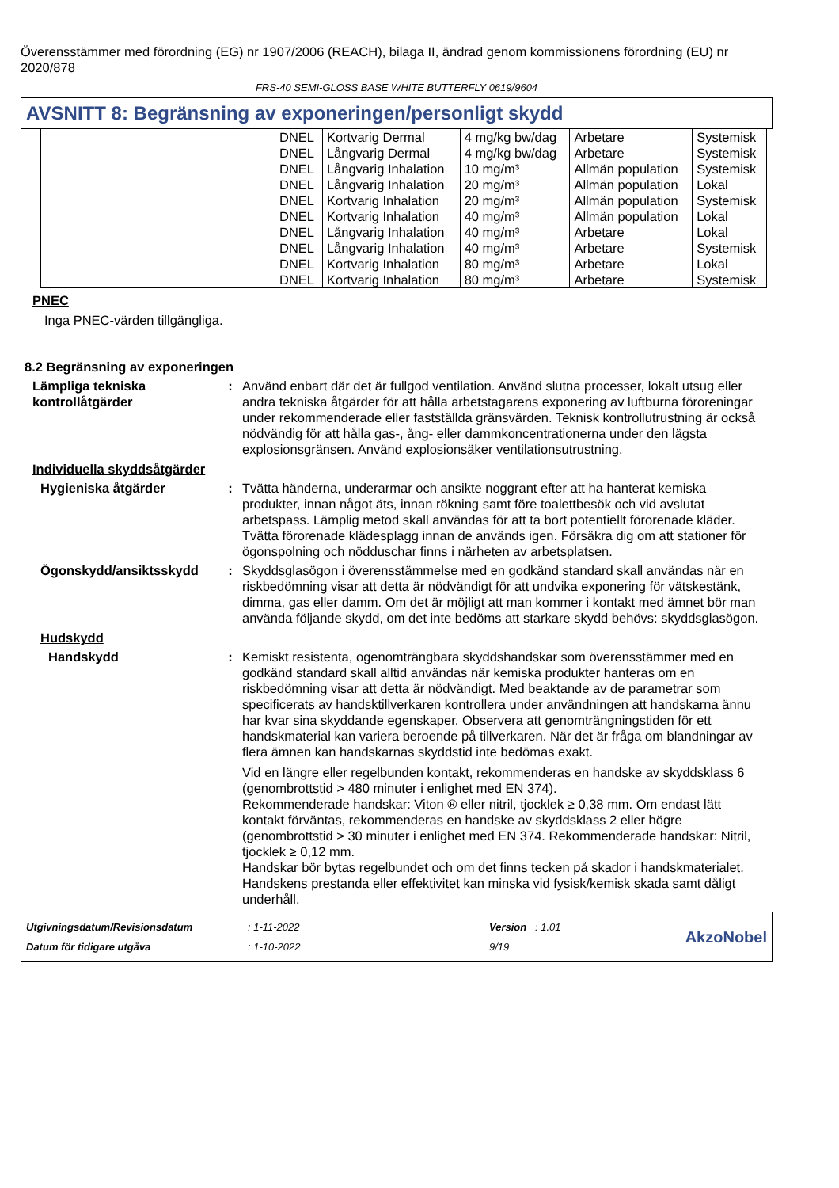Överensstämmer med förordning (EG) nr 1907/2006 (REACH), bilaga II, ändrad genom kommissionens förordning (EU) nr 2020/878
FRS-40 SEMI-GLOSS BASE WHITE BUTTERFLY 0619/9604
AVSNITT 8: Begränsning av exponeringen/personligt skydd
| | DNEL | Kortvarig Dermal | 4 mg/kg bw/dag | Arbetare | Systemisk |
| | DNEL | Långvarig Dermal | 4 mg/kg bw/dag | Arbetare | Systemisk |
| | DNEL | Långvarig Inhalation | 10 mg/m³ | Allmän population | Systemisk |
| | DNEL | Långvarig Inhalation | 20 mg/m³ | Allmän population | Lokal |
| | DNEL | Kortvarig Inhalation | 20 mg/m³ | Allmän population | Systemisk |
| | DNEL | Kortvarig Inhalation | 40 mg/m³ | Allmän population | Lokal |
| | DNEL | Långvarig Inhalation | 40 mg/m³ | Arbetare | Lokal |
| | DNEL | Långvarig Inhalation | 40 mg/m³ | Arbetare | Systemisk |
| | DNEL | Kortvarig Inhalation | 80 mg/m³ | Arbetare | Lokal |
| | DNEL | Kortvarig Inhalation | 80 mg/m³ | Arbetare | Systemisk |
PNEC
Inga PNEC-värden tillgängliga.
8.2 Begränsning av exponeringen
Lämpliga tekniska kontrollåtgärder
: Använd enbart där det är fullgod ventilation. Använd slutna processer, lokalt utsug eller andra tekniska åtgärder för att hålla arbetstagarens exponering av luftburna föroreningar under rekommenderade eller fastställda gränsvärden. Teknisk kontrollutrustning är också nödvändig för att hålla gas-, ång- eller dammkoncentrationerna under den lägsta explosionsgränsen. Använd explosionsäker ventilationsutrustning.
Individuella skyddsåtgärder
Hygieniska åtgärder : Tvätta händerna, underarmar och ansikte noggrant efter att ha hanterat kemiska produkter, innan något äts, innan rökning samt före toalettbesök och vid avslutat arbetspass. Lämplig metod skall användas för att ta bort potentiellt förorenade kläder. Tvätta förorenade klädesplagg innan de används igen. Försäkra dig om att stationer för ögonspolning och nödduschar finns i närheten av arbetsplatsen.
Ögonskydd/ansiktsskydd : Skyddsglasögon i överensstämmelse med en godkänd standard skall användas när en riskbedömning visar att detta är nödvändigt för att undvika exponering för vätskestänk, dimma, gas eller damm. Om det är möjligt att man kommer i kontakt med ämnet bör man använda följande skydd, om det inte bedöms att starkare skydd behövs: skyddsglasögon.
Hudskydd
Handskydd : Kemiskt resistenta, ogenomträngbara skyddshandskar som överensstämmer med en godkänd standard skall alltid användas när kemiska produkter hanteras om en riskbedömning visar att detta är nödvändigt. Med beaktande av de parametrar som specificerats av handsktillverkaren kontrollera under användningen att handskarna ännu har kvar sina skyddande egenskaper. Observera att genomträngningstiden för ett handskmaterial kan variera beroende på tillverkaren. När det är fråga om blandningar av flera ämnen kan handskarnas skyddstid inte bedömas exakt.
Vid en längre eller regelbunden kontakt, rekommenderas en handske av skyddsklass 6 (genombrottstid > 480 minuter i enlighet med EN 374).
Rekommenderade handskar: Viton ® eller nitril, tjocklek ≥ 0,38 mm. Om endast lätt kontakt förväntas, rekommenderas en handske av skyddsklass 2 eller högre (genombrottstid > 30 minuter i enlighet med EN 374. Rekommenderade handskar: Nitril, tjocklek ≥ 0,12 mm.
Handskar bör bytas regelbundet och om det finns tecken på skador i handskmaterialet.
Handskens prestanda eller effektivitet kan minska vid fysisk/kemisk skada samt dåligt underhåll.
Utgivningsdatum/Revisionsdatum
Datum för tidigare utgåva
: 1-11-2022
: 1-10-2022
Version : 1.01
9/19
AkzoNobel